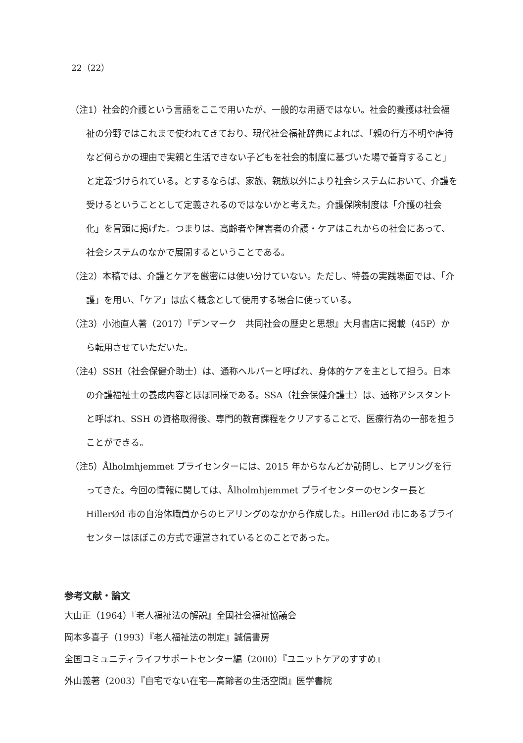22（22）
（注1）社会的介護という言語をここで用いたが、一般的な用語ではない。社会的養護は社会福祉の分野ではこれまで使われてきており、現代社会福祉辞典によれば、「親の行方不明や虐待など何らかの理由で実親と生活できない子どもを社会的制度に基づいた場で養育すること」と定義づけられている。とするならば、家族、親族以外により社会システムにおいて、介護を受けるということとして定義されるのではないかと考えた。介護保険制度は「介護の社会化」を冒頭に掲げた。つまりは、高齢者や障害者の介護・ケアはこれからの社会にあって、社会システムのなかで展開するということである。
（注2）本稿では、介護とケアを厳密には使い分けていない。ただし、特養の実践場面では、「介護」を用い、「ケア」は広く概念として使用する場合に使っている。
（注3）小池直人著（2017）『デンマーク　共同社会の歴史と思想』大月書店に掲載（45P）から転用させていただいた。
（注4）SSH（社会保健介助士）は、通称ヘルパーと呼ばれ、身体的ケアを主として担う。日本の介護福祉士の養成内容とほぼ同様である。SSA（社会保健介護士）は、通称アシスタントと呼ばれ、SSH の資格取得後、専門的教育課程をクリアすることで、医療行為の一部を担うことができる。
（注5）Ålholmhjemmet プライセンターには、2015 年からなんどか訪問し、ヒアリングを行ってきた。今回の情報に関しては、Ålholmhjemmet プライセンターのセンター長と HillerØd 市の自治体職員からのヒアリングのなかから作成した。HillerØd 市にあるプライセンターはほぼこの方式で運営されているとのことであった。
参考文献・論文
大山正（1964）『老人福祉法の解説』全国社会福祉協議会
岡本多喜子（1993）『老人福祉法の制定』誠信書房
全国コミュニティライフサポートセンター編（2000）『ユニットケアのすすめ』
外山義著（2003）『自宅でない在宅―高齢者の生活空間』医学書院